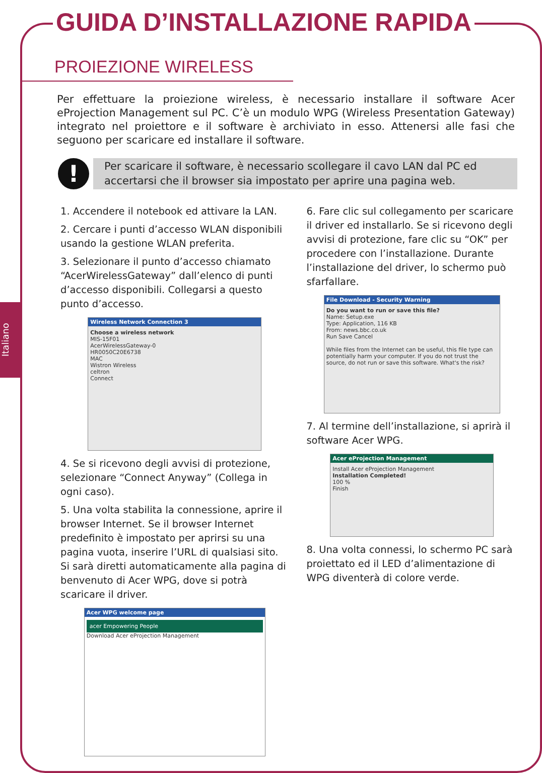Italiano
GUIDA D’INSTALLAZIONE RAPIDA
PROIEZIONE WIRELESS
Per effettuare la proiezione wireless, è necessario installare il software Acer eProjection Management sul PC. C’è un modulo WPG (Wireless Presentation Gateway) integrato nel proiettore e il software è archiviato in esso. Attenersi alle fasi che seguono per scaricare ed installare il software.
!
Per scaricare il software, è necessario scollegare il cavo LAN dal PC ed accertarsi che il browser sia impostato per aprire una pagina web.
1. Accendere il notebook ed attivare la LAN.
2. Cercare i punti d’accesso WLAN disponibili usando la gestione WLAN preferita.
3. Selezionare il punto d’accesso chiamato “AcerWirelessGateway” dall’elenco di punti d’accesso disponibili. Collegarsi a questo punto d’accesso.
Wireless Network Connection 3
Choose a wireless network
MIS-15F01
AcerWirelessGateway-0
HR0050C20E6738
MAC
Wistron Wireless
celtron
Connect
4. Se si ricevono degli avvisi di protezione, selezionare “Connect Anyway” (Collega in ogni caso).
5. Una volta stabilita la connessione, aprire il browser Internet. Se il browser Internet predefinito è impostato per aprirsi su una pagina vuota, inserire l’URL di qualsiasi sito. Si sarà diretti automaticamente alla pagina di benvenuto di Acer WPG, dove si potrà scaricare il driver.
Acer WPG welcome page
acer Empowering People
Download Acer eProjection Management
6. Fare clic sul collegamento per scaricare il driver ed installarlo. Se si ricevono degli avvisi di protezione, fare clic su “OK” per procedere con l’installazione. Durante l’installazione del driver, lo schermo può sfarfallare.
File Download - Security Warning
Do you want to run or save this file?
Name: Setup.exe
Type: Application, 116 KB
From: news.bbc.co.uk
Run Save Cancel
While files from the Internet can be useful, this file type can potentially harm your computer. If you do not trust the source, do not run or save this software. What's the risk?
7. Al termine dell’installazione, si aprirà il software Acer WPG.
Acer eProjection Management
Install Acer eProjection Management
Installation Completed!
100 %
Finish
8. Una volta connessi, lo schermo PC sarà proiettato ed il LED d’alimentazione di WPG diventerà di colore verde.